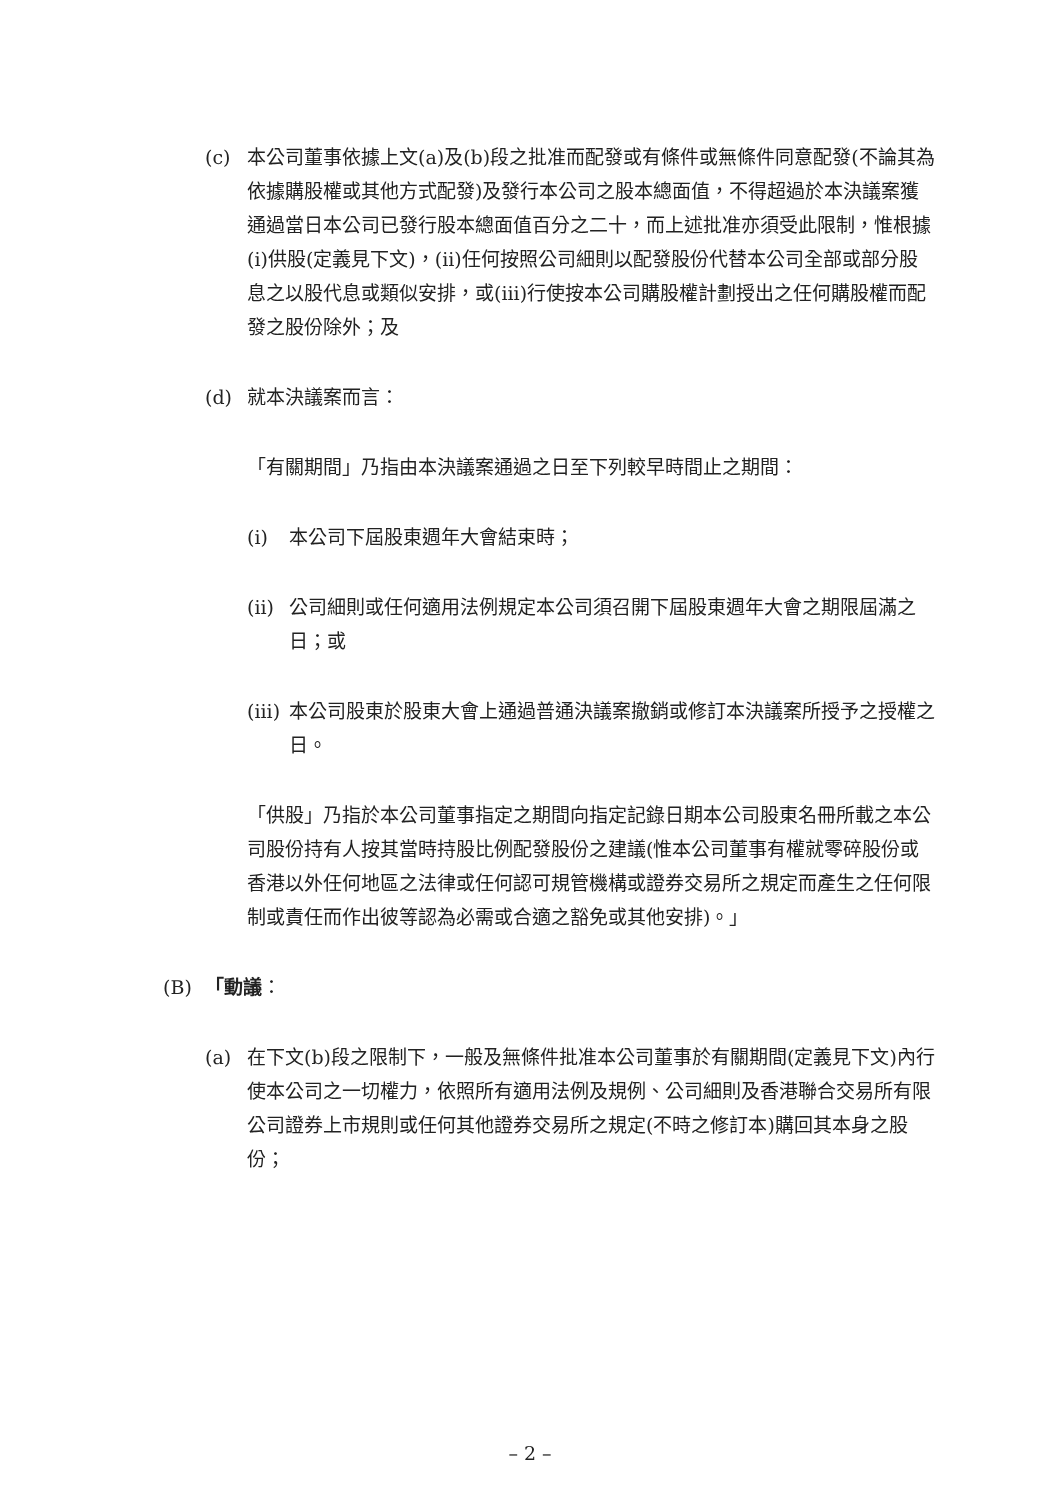(c) 本公司董事依據上文(a)及(b)段之批准而配發或有條件或無條件同意配發(不論其為依據購股權或其他方式配發)及發行本公司之股本總面值，不得超過於本決議案獲通過當日本公司已發行股本總面值百分之二十，而上述批准亦須受此限制，惟根據(i)供股(定義見下文)，(ii)任何按照公司細則以配發股份代替本公司全部或部分股息之以股代息或類似安排，或(iii)行使按本公司購股權計劃授出之任何購股權而配發之股份除外；及
(d) 就本決議案而言：
「有關期間」乃指由本決議案通過之日至下列較早時間止之期間：
(i) 本公司下屆股東週年大會結束時；
(ii)
公司細則或任何適用法例規定本公司須召開下屆股東週年大會之期限屆滿之日；或
(iii)
本公司股東於股東大會上通過普通決議案撤銷或修訂本決議案所授予之授權之日。
「供股」乃指於本公司董事指定之期間向指定記錄日期本公司股東名冊所載之本公司股份持有人按其當時持股比例配發股份之建議(惟本公司董事有權就零碎股份或香港以外任何地區之法律或任何認可規管機構或證券交易所之規定而產生之任何限制或責任而作出彼等認為必需或合適之豁免或其他安排)。」
(B) 「動議：
(a) 在下文(b)段之限制下，一般及無條件批准本公司董事於有關期間(定義見下文)內行使本公司之一切權力，依照所有適用法例及規例、公司細則及香港聯合交易所有限公司證券上市規則或任何其他證券交易所之規定(不時之修訂本)購回其本身之股份；
– 2 –